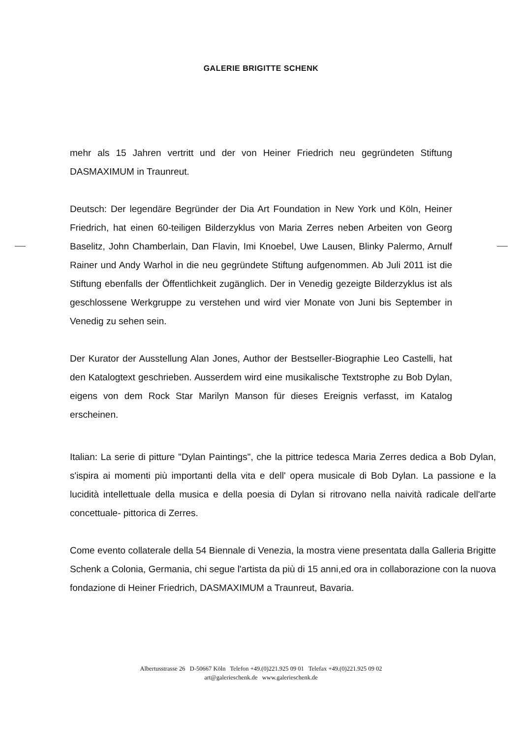GALERIE BRIGITTE SCHENK
mehr als 15 Jahren vertritt und der von Heiner Friedrich neu gegründeten Stiftung DASMAXIMUM in Traunreut.
Deutsch: Der legendäre Begründer der Dia Art Foundation in New York und Köln, Heiner Friedrich, hat einen 60-teiligen Bilderzyklus von Maria Zerres neben Arbeiten von Georg Baselitz, John Chamberlain, Dan Flavin, Imi Knoebel, Uwe Lausen, Blinky Palermo, Arnulf Rainer und Andy Warhol in die neu gegründete Stiftung aufgenommen. Ab Juli 2011 ist die Stiftung ebenfalls der Öffentlichkeit zugänglich. Der in Venedig gezeigte Bilderzyklus ist als geschlossene Werkgruppe zu verstehen und wird vier Monate von Juni bis September in Venedig zu sehen sein.
Der Kurator der Ausstellung Alan Jones, Author der Bestseller-Biographie Leo Castelli, hat den Katalogtext geschrieben. Ausserdem wird eine musikalische Textstrophe zu Bob Dylan, eigens von dem Rock Star Marilyn Manson für dieses Ereignis verfasst, im Katalog erscheinen.
Italian: La serie di pitture "Dylan Paintings", che la pittrice tedesca Maria Zerres dedica a Bob Dylan, s'ispira ai momenti più importanti della vita e dell' opera musicale di Bob Dylan. La passione e la lucidità intellettuale della musica e della poesia di Dylan si ritrovano nella naività radicale dell'arte concettuale- pittorica di Zerres.
Come evento collaterale della 54 Biennale di Venezia, la mostra viene presentata dalla Galleria Brigitte Schenk a Colonia, Germania, chi segue l'artista da più di 15 anni,ed ora in collaborazione con la nuova fondazione di Heiner Friedrich, DASMAXIMUM a Traunreut, Bavaria.
Albertusstrasse 26 D-50667 Köln Telefon +49.(0)221.925 09 01 Telefax +49.(0)221.925 09 02
art@galerieschenk.de www.galerieschenk.de